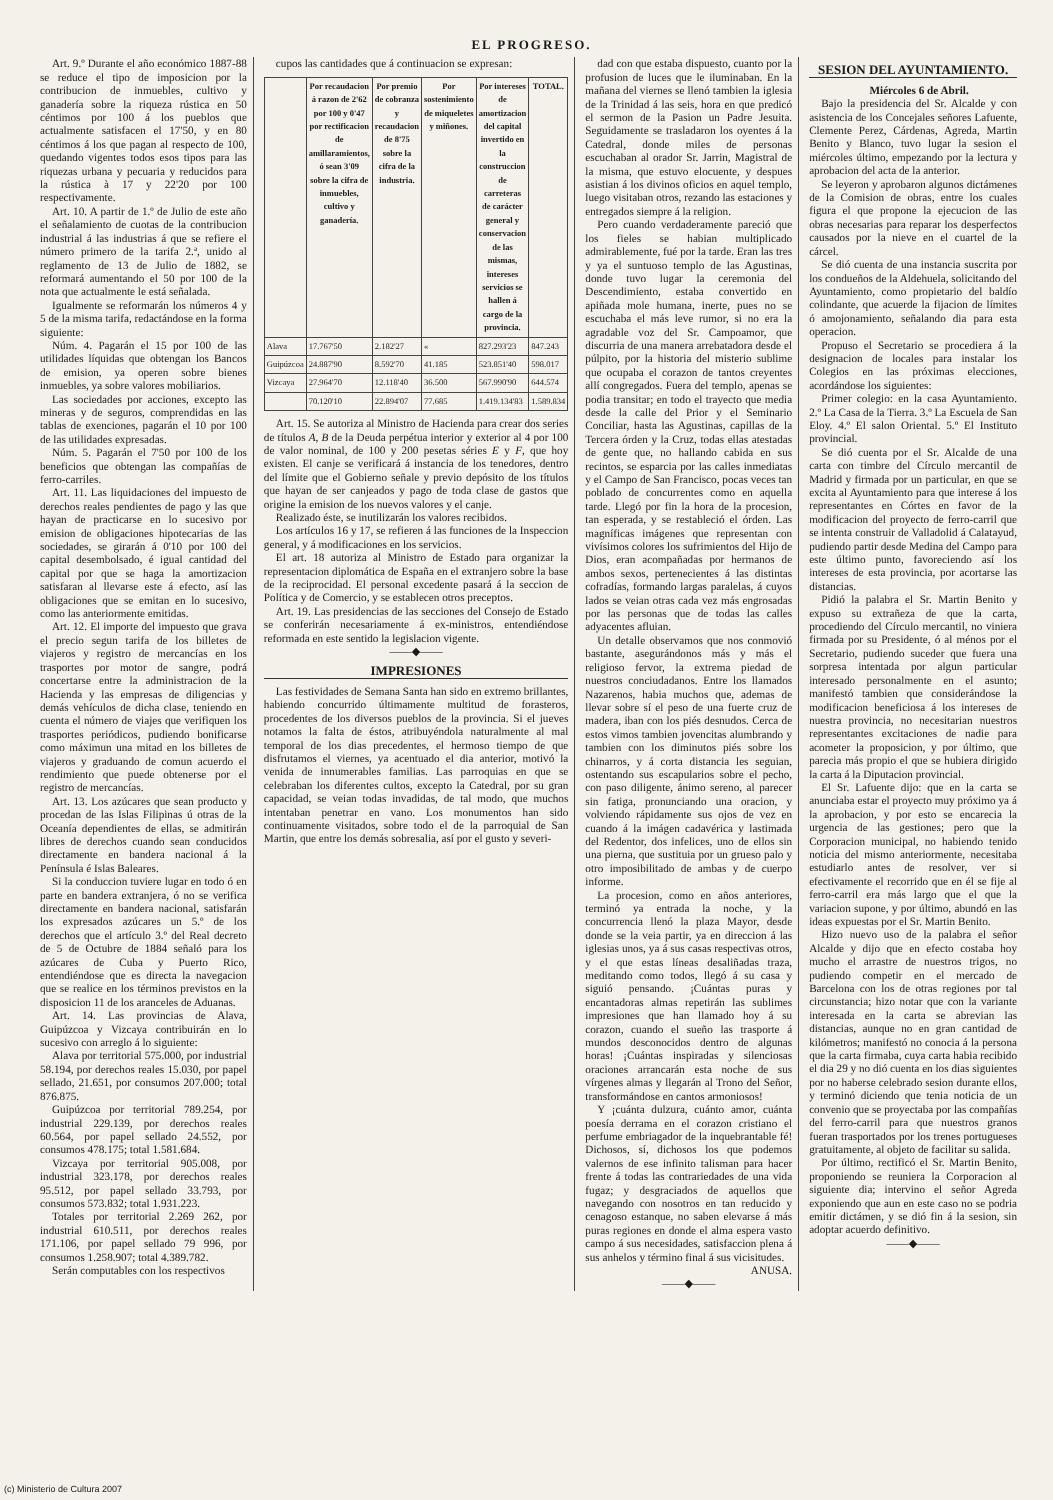EL PROGRESO.
Art. 9.º Durante el año económico 1887-88 se reduce el tipo de imposicion por la contribucion de inmuebles, cultivo y ganadería sobre la riqueza rústica en 50 céntimos por 100 á los pueblos que actualmente satisfacen el 17'50, y en 80 céntimos á los que pagan al respecto de 100, quedando vigentes todos esos tipos para las riquezas urbana y pecuaria y reducidos para la rústica à 17 y 22'20 por 100 respectivamente.
Art. 10. A partir de 1.º de Julio de este año el señalamiento de cuotas de la contribucion industrial á las industrias á que se refiere el número primero de la tarifa 2.ª, unido al reglamento de 13 de Julio de 1882, se reformará aumentando el 50 por 100 de la nota que actualmente le está señalada.
Igualmente se reformarán los números 4 y 5 de la misma tarifa, redactándose en la forma siguiente:
Núm. 4. Pagarán el 15 por 100 de las utilidades líquidas que obtengan los Bancos de emision, ya operen sobre bienes inmuebles, ya sobre valores mobiliarios.
Las sociedades por acciones, excepto las mineras y de seguros, comprendidas en las tablas de exenciones, pagarán el 10 por 100 de las utilidades expresadas.
Núm. 5. Pagarán el 7'50 por 100 de los beneficios que obtengan las compañías de ferro-carriles.
Art. 11. Las liquidaciones del impuesto de derechos reales pendientes de pago y las que hayan de practicarse en lo sucesivo por emision de obligaciones hipotecarias de las sociedades, se girarán á 0'10 por 100 del capital desembolsado, é igual cantidad del capital por que se haga la amortizacion satisfaran al llevarse este á efecto, así las obligaciones que se emitan en lo sucesivo, como las anteriormente emitidas.
Art. 12. El importe del impuesto que grava el precio segun tarifa de los billetes de viajeros y registro de mercancías en los trasportes por motor de sangre, podrá concertarse entre la administracion de la Hacienda y las empresas de diligencias y demás vehículos de dicha clase, teniendo en cuenta el número de viajes que verifiquen los trasportes periódicos, pudiendo bonificarse como máximun una mitad en los billetes de viajeros y graduando de comun acuerdo el rendimiento que puede obtenerse por el registro de mercancías.
Art. 13. Los azúcares que sean producto y procedan de las Islas Filipinas ú otras de la Oceanía dependientes de ellas, se admitirán libres de derechos cuando sean conducidos directamente en bandera nacional á la Península é Islas Baleares.
Si la conduccion tuviere lugar en todo ó en parte en bandera extranjera, ó no se verifica directamente en bandera nacional, satisfarán los expresados azúcares un 5.º de los derechos que el artículo 3.º del Real decreto de 5 de Octubre de 1884 señaló para los azúcares de Cuba y Puerto Rico, entendiéndose que es directa la navegacion que se realice en los términos previstos en la disposicion 11 de los aranceles de Aduanas.
Art. 14. Las provincias de Alava, Guipúzcoa y Vizcaya contribuirán en lo sucesivo con arreglo á lo siguiente:
Alava por territorial 575.000, por industrial 58.194, por derechos reales 15.030, por papel sellado, 21.651, por consumos 207.000; total 876.875.
Guipúzcoa por territorial 789.254, por industrial 229.139, por derechos reales 60.564, por papel sellado 24.552, por consumos 478.175; total 1.581.684.
Vizcaya por territorial 905.008, por industrial 323.178, por derechos reales 95.512, por papel sellado 33.793, por consumos 573.832; total 1.931.223.
Totales por territorial 2.269 262, por industrial 610.511, por derechos reales 171.106, por papel sellado 79 996, por consumos 1.258.907; total 4.389.782.
Serán computables con los respectivos
cupos las cantidades que á continuacion se expresan:
| | Por recaudacion á razon de 2'62 por 100 y 0'47 por rectificacion de amillaramientos, ó sean 3'09 sobre la cifra de inmuebles, cultivo y ganadería. | Por premio de cobranza y recaudacion de 8'75 sobre la cifra de la industria. | Por sostenimiento de miqueletes y miñones. | Por intereses de amortizacion del capital invertido en la construccion de carreteras de carácter general y conservacion de las mismas, intereses servicios se hallen á cargo de la provincia. | TOTAL. |
| --- | --- | --- | --- | --- | --- |
| Alava | 17.767'50 | 2.182'27 | « | 827.293'23 | 847.243 |
| Guipúzcoa | 24.887'90 | 8.592'70 | 41.185 | 523.851'40 | 598.017 |
| Vizcaya | 27.964'70 | 12.118'40 | 36.500 | 567.990'90 | 644.574 |
| | 70.120'10 | 22.894'07 | 77.685 | 1.419.134'83 | 1.589.834 |
Art. 15. Se autoriza al Ministro de Hacienda para crear dos series de títulos A, B de la Deuda perpétua interior y exterior al 4 por 100 de valor nominal, de 100 y 200 pesetas séries E y F, que hoy existen. El canje se verificará á instancia de los tenedores, dentro del límite que el Gobierno señale y previo depósito de los títulos que hayan de ser canjeados y pago de toda clase de gastos que origine la emision de los nuevos valores y el canje.
Realizado éste, se inutilizarán los valores recibidos.
Los artículos 16 y 17, se refieren á las funciones de la Inspeccion general, y á modificaciones en los servicios.
El art. 18 autoriza al Ministro de Estado para organizar la representacion diplomática de España en el extranjero sobre la base de la reciprocidad. El personal excedente pasará á la seccion de Política y de Comercio, y se establecen otros preceptos.
Art. 19. Las presidencias de las secciones del Consejo de Estado se conferirán necesariamente á ex-ministros, entendiéndose reformada en este sentido la legislacion vigente.
——◆——
IMPRESIONES
Las festividades de Semana Santa han sido en extremo brillantes, habiendo concurrido últimamente multitud de forasteros, procedentes de los diversos pueblos de la provincia. Si el jueves notamos la falta de éstos, atribuyéndola naturalmente al mal temporal de los dias precedentes, el hermoso tiempo de que disfrutamos el viernes, ya acentuado el dia anterior, motivó la venida de innumerables familias. Las parroquias en que se celebraban los diferentes cultos, excepto la Catedral, por su gran capacidad, se veian todas invadidas, de tal modo, que muchos intentaban penetrar en vano. Los monumentos han sido continuamente visitados, sobre todo el de la parroquial de San Martin, que entre los demás sobresalia, así por el gusto y severi-
dad con que estaba dispuesto, cuanto por la profusion de luces que le iluminaban. En la mañana del viernes se llenó tambien la iglesia de la Trinidad á las seis, hora en que predicó el sermon de la Pasion un Padre Jesuita. Seguidamente se trasladaron los oyentes á la Catedral, donde miles de personas escuchaban al orador Sr. Jarrin, Magistral de la misma, que estuvo elocuente, y despues asistian á los divinos oficios en aquel templo, luego visitaban otros, rezando las estaciones y entregados siempre á la religion.
Pero cuando verdaderamente pareció que los fieles se habian multiplicado admirablemente, fué por la tarde. Eran las tres y ya el suntuoso templo de las Agustinas, donde tuvo lugar la ceremonia del Descendimiento, estaba convertido en apiñada mole humana, inerte, pues no se escuchaba el más leve rumor, si no era la agradable voz del Sr. Campoamor, que discurria de una manera arrebatadora desde el púlpito, por la historia del misterio sublime que ocupaba el corazon de tantos creyentes allí congregados. Fuera del templo, apenas se podia transitar; en todo el trayecto que media desde la calle del Prior y el Seminario Conciliar, hasta las Agustinas, capillas de la Tercera órden y la Cruz, todas ellas atestadas de gente que, no hallando cabida en sus recintos, se esparcia por las calles inmediatas y el Campo de San Francisco, pocas veces tan poblado de concurrentes como en aquella tarde. Llegó por fin la hora de la procesion, tan esperada, y se restableció el órden. Las magníficas imágenes que representan con vivísimos colores los sufrimientos del Hijo de Dios, eran acompañadas por hermanos de ambos sexos, pertenecientes á las distintas cofradías, formando largas paralelas, á cuyos lados se veian otras cada vez más engrosadas por las personas que de todas las calles adyacentes afluian.
Un detalle observamos que nos conmovió bastante, asegurándonos más y más el religioso fervor, la extrema piedad de nuestros conciudadanos. Entre los llamados Nazarenos, habia muchos que, ademas de llevar sobre sí el peso de una fuerte cruz de madera, iban con los piés desnudos. Cerca de estos vimos tambien jovencitas alumbrando y tambien con los diminutos piés sobre los chinarros, y á corta distancia les seguian, ostentando sus escapularios sobre el pecho, con paso diligente, ánimo sereno, al parecer sin fatiga, pronunciando una oracion, y volviendo rápidamente sus ojos de vez en cuando á la imágen cadavérica y lastimada del Redentor, dos infelices, uno de ellos sin una pierna, que sustituia por un grueso palo y otro imposibilitado de ambas y de cuerpo informe.
La procesion, como en años anteriores, terminó ya entrada la noche, y la concurrencia llenó la plaza Mayor, desde donde se la veia partir, ya en direccion á las iglesias unos, ya á sus casas respectivas otros, y el que estas líneas desaliñadas traza, meditando como todos, llegó á su casa y siguió pensando. ¡Cuántas puras y encantadoras almas repetirán las sublimes impresiones que han llamado hoy á su corazon, cuando el sueño las trasporte á mundos desconocidos dentro de algunas horas! ¡Cuántas inspiradas y silenciosas oraciones arrancarán esta noche de sus vírgenes almas y llegarán al Trono del Señor, transformándose en cantos armoniosos!
Y ¡cuánta dulzura, cuánto amor, cuánta poesía derrama en el corazon cristiano el perfume embriagador de la inquebrantable fé! Dichosos, sí, dichosos los que podemos valernos de ese infinito talisman para hacer frente á todas las contrariedades de una vida fugaz; y desgraciados de aquellos que navegando con nosotros en tan reducido y cenagoso estanque, no saben elevarse á más puras regiones en donde el alma espera vasto campo á sus necesidades, satisfaccion plena á sus anhelos y término final á sus vicisitudes.
ANUSA.
——◆——
SESION DEL AYUNTAMIENTO.
Miércoles 6 de Abril.
Bajo la presidencia del Sr. Alcalde y con asistencia de los Concejales señores Lafuente, Clemente Perez, Cárdenas, Agreda, Martin Benito y Blanco, tuvo lugar la sesion el miércoles último, empezando por la lectura y aprobacion del acta de la anterior.
Se leyeron y aprobaron algunos dictámenes de la Comision de obras, entre los cuales figura el que propone la ejecucion de las obras necesarias para reparar los desperfectos causados por la nieve en el cuartel de la cárcel.
Se dió cuenta de una instancia suscrita por los condueños de la Aldehuela, solicitando del Ayuntamiento, como propietario del baldío colindante, que acuerde la fijacion de límites ó amojonamiento, señalando dia para esta operacion.
Propuso el Secretario se procediera á la designacion de locales para instalar los Colegios en las próximas elecciones, acordándose los siguientes:
Primer colegio: en la casa Ayuntamiento. 2.º La Casa de la Tierra. 3.º La Escuela de San Eloy. 4.º El salon Oriental. 5.º El Instituto provincial.
Se dió cuenta por el Sr. Alcalde de una carta con timbre del Círculo mercantil de Madrid y firmada por un particular, en que se excita al Ayuntamiento para que interese á los representantes en Córtes en favor de la modificacion del proyecto de ferro-carril que se intenta construir de Valladolid á Calatayud, pudiendo partir desde Medina del Campo para este último punto, favoreciendo así los intereses de esta provincia, por acortarse las distancias.
Pidió la palabra el Sr. Martin Benito y expuso su extrañeza de que la carta, procediendo del Círculo mercantil, no viniera firmada por su Presidente, ó al ménos por el Secretario, pudiendo suceder que fuera una sorpresa intentada por algun particular interesado personalmente en el asunto; manifestó tambien que considerándose la modificacion beneficiosa á los intereses de nuestra provincia, no necesitarian nuestros representantes excitaciones de nadie para acometer la proposicion, y por último, que parecia más propio el que se hubiera dirigido la carta á la Diputacion provincial.
El Sr. Lafuente dijo: que en la carta se anunciaba estar el proyecto muy próximo ya á la aprobacion, y por esto se encarecia la urgencia de las gestiones; pero que la Corporacion municipal, no habiendo tenido noticia del mismo anteriormente, necesitaba estudiarlo antes de resolver, ver si efectivamente el recorrido que en él se fije al ferro-carril era más largo que el que la variacion supone, y por último, abundó en las ideas expuestas por el Sr. Martin Benito.
Hizo nuevo uso de la palabra el señor Alcalde y dijo que en efecto costaba hoy mucho el arrastre de nuestros trigos, no pudiendo competir en el mercado de Barcelona con los de otras regiones por tal circunstancia; hizo notar que con la variante interesada en la carta se abrevian las distancias, aunque no en gran cantidad de kilómetros; manifestó no conocia á la persona que la carta firmaba, cuya carta habia recibido el dia 29 y no dió cuenta en los dias siguientes por no haberse celebrado sesion durante ellos, y terminó diciendo que tenia noticia de un convenio que se proyectaba por las compañías del ferro-carril para que nuestros granos fueran trasportados por los trenes portugueses gratuitamente, al objeto de facilitar su salida.
Por último, rectificó el Sr. Martin Benito, proponiendo se reuniera la Corporacion al siguiente dia; intervino el señor Agreda exponiendo que aun en este caso no se podria emitir dictámen, y se dió fin á la sesion, sin adoptar acuerdo definitivo.
——◆——
(c) Ministerio de Cultura 2007